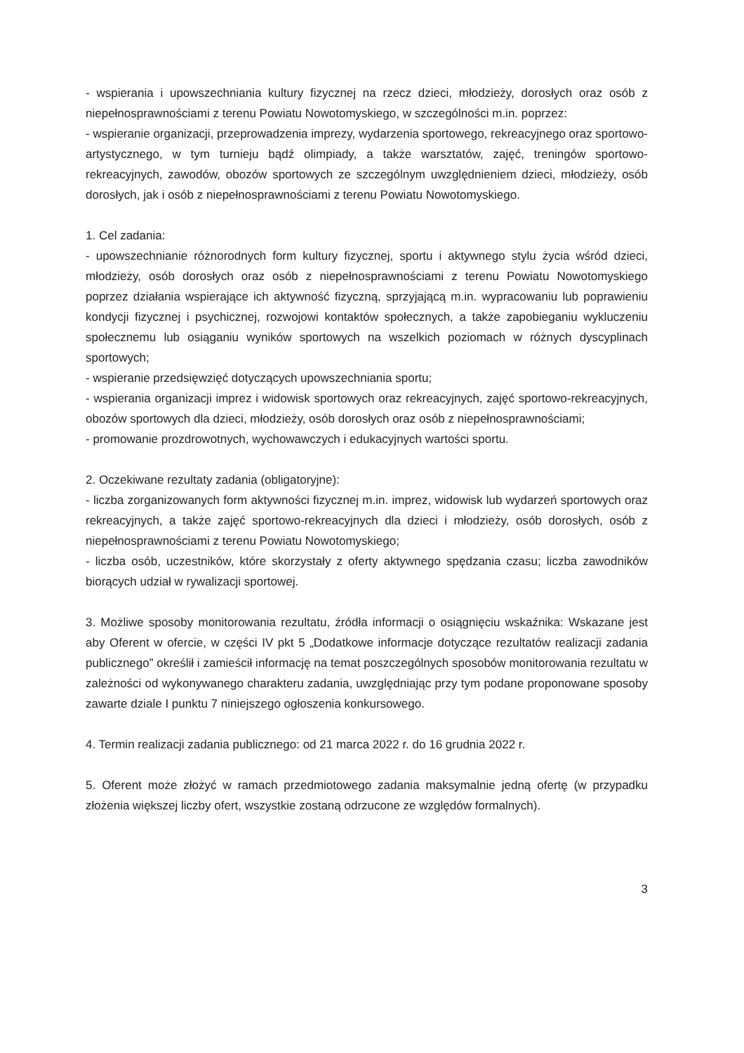- wspierania i upowszechniania kultury fizycznej na rzecz dzieci, młodzieży, dorosłych oraz osób z niepełnosprawnościami z terenu Powiatu Nowotomyskiego, w szczególności m.in. poprzez:
- wspieranie organizacji, przeprowadzenia imprezy, wydarzenia sportowego, rekreacyjnego oraz sportowo-artystycznego, w tym turnieju bądź olimpiady, a także warsztatów, zajęć, treningów sportowo-rekreacyjnych, zawodów, obozów sportowych ze szczególnym uwzględnieniem dzieci, młodzieży, osób dorosłych, jak i osób z niepełnosprawnościami z terenu Powiatu Nowotomyskiego.
1. Cel zadania:
- upowszechnianie różnorodnych form kultury fizycznej, sportu i aktywnego stylu życia wśród dzieci, młodzieży, osób dorosłych oraz osób z niepełnosprawnościami z terenu Powiatu Nowotomyskiego poprzez działania wspierające ich aktywność fizyczną, sprzyjającą m.in. wypracowaniu lub poprawieniu kondycji fizycznej i psychicznej, rozwojowi kontaktów społecznych, a także zapobieganiu wykluczeniu społecznemu lub osiąganiu wyników sportowych na wszelkich poziomach w różnych dyscyplinach sportowych;
- wspieranie przedsięwzięć dotyczących upowszechniania sportu;
- wspierania organizacji imprez i widowisk sportowych oraz rekreacyjnych, zajęć sportowo-rekreacyjnych, obozów sportowych dla dzieci, młodzieży, osób dorosłych oraz osób z niepełnosprawnościami;
- promowanie prozdrowotnych, wychowawczych i edukacyjnych wartości sportu.
2. Oczekiwane rezultaty zadania (obligatoryjne):
- liczba zorganizowanych form aktywności fizycznej m.in. imprez, widowisk lub wydarzeń sportowych oraz rekreacyjnych, a także zajęć sportowo-rekreacyjnych dla dzieci i młodzieży, osób dorosłych, osób z niepełnosprawnościami z terenu Powiatu Nowotomyskiego;
- liczba osób, uczestników, które skorzystały z oferty aktywnego spędzania czasu; liczba zawodników biorących udział w rywalizacji sportowej.
3. Możliwe sposoby monitorowania rezultatu, źródła informacji o osiągnięciu wskaźnika: Wskazane jest aby Oferent w ofercie, w części IV pkt 5 „Dodatkowe informacje dotyczące rezultatów realizacji zadania publicznego” określił i zamieścił informację na temat poszczególnych sposobów monitorowania rezultatu w zależności od wykonywanego charakteru zadania, uwzględniając przy tym podane proponowane sposoby zawarte dziale I punktu 7 niniejszego ogłoszenia konkursowego.
4. Termin realizacji zadania publicznego: od 21 marca 2022 r. do 16 grudnia 2022 r.
5. Oferent może złożyć w ramach przedmiotowego zadania maksymalnie jedną ofertę (w przypadku złożenia większej liczby ofert, wszystkie zostaną odrzucone ze względów formalnych).
3